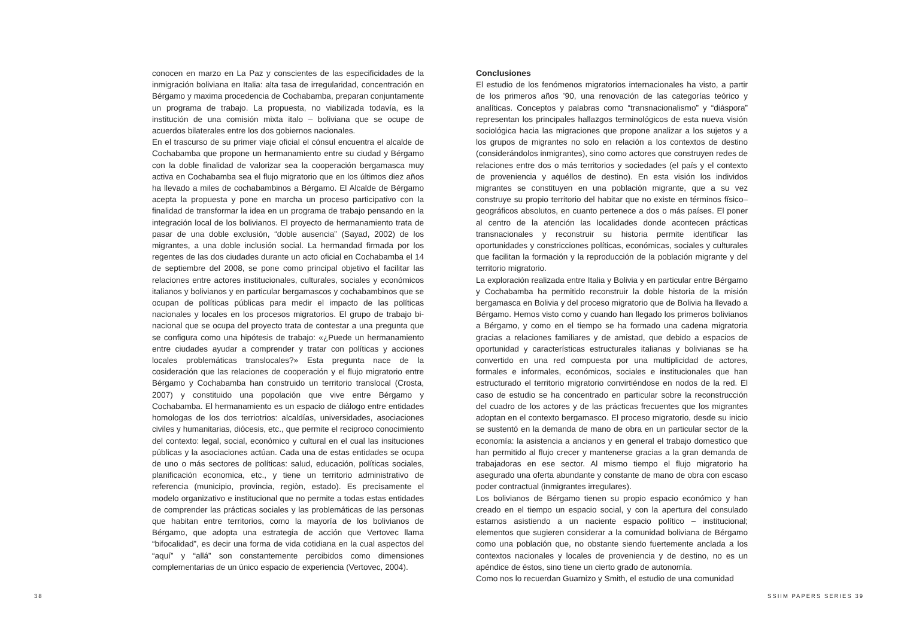conocen en marzo en La Paz y conscientes de las especificidades de la inmigración boliviana en Italia: alta tasa de irregularidad, concentración en Bérgamo y maxima procedencia de Cochabamba, preparan conjuntamente un programa de trabajo. La propuesta, no viabilizada todavía, es la institución de una comisión mixta italo – boliviana que se ocupe de acuerdos bilaterales entre los dos gobiernos nacionales.
En el trascurso de su primer viaje oficial el cónsul encuentra el alcalde de Cochabamba que propone un hermanamiento entre su ciudad y Bérgamo con la doble finalidad de valorizar sea la cooperación bergamasca muy activa en Cochabamba sea el flujo migratorio que en los últimos diez años ha llevado a miles de cochabambinos a Bérgamo. El Alcalde de Bérgamo acepta la propuesta y pone en marcha un proceso participativo con la finalidad de transformar la idea en un programa de trabajo pensando en la integración local de los bolivianos. El proyecto de hermanamiento trata de pasar de una doble exclusión, “doble ausencia” (Sayad, 2002) de los migrantes, a una doble inclusión social. La hermandad firmada por los regentes de las dos ciudades durante un acto oficial en Cochabamba el 14 de septiembre del 2008, se pone como principal objetivo el facilitar las relaciones entre actores institucionales, culturales, sociales y económicos italianos y bolivianos y en particular bergamascos y cochabambinos que se ocupan de políticas públicas para medir el impacto de las políticas nacionales y locales en los procesos migratorios. El grupo de trabajo bi-nacional que se ocupa del proyecto trata de contestar a una pregunta que se configura como una hipótesis de trabajo: «¿Puede un hermanamiento entre ciudades ayudar a comprender y tratar con políticas y acciones locales problemáticas translocales?» Esta pregunta nace de la cosideración que las relaciones de cooperación y el flujo migratorio entre Bérgamo y Cochabamba han construido un territorio translocal (Crosta, 2007) y constituido una popolación que vive entre Bérgamo y Cochabamba. El hermanamiento es un espacio de diálogo entre entidades homologas de los dos terriotrios: alcaldías, universidades, asociaciones civiles y humanitarias, diócesis, etc., que permite el reciproco conocimiento del contexto: legal, social, económico y cultural en el cual las insituciones públicas y la asociaciones actúan. Cada una de estas entidades se ocupa de uno o más sectores de políticas: salud, educación, políticas sociales, planificación economica, etc., y tiene un territorio administrativo de referencia (municipio, provincia, regiòn, estado). Es precisamente el modelo organizativo e institucional que no permite a todas estas entidades de comprender las prácticas sociales y las problemáticas de las personas que habitan entre territorios, como la mayoría de los bolivianos de Bérgamo, que adopta una estrategia de acción que Vertovec llama “bifocalidad”, es decir una forma de vida cotidiana en la cual aspectos del “aquí” y “allá” son constantemente percibidos como dimensiones complementarias de un único espacio de experiencia (Vertovec, 2004).
Conclusiones
El estudio de los fenómenos migratorios internacionales ha visto, a partir de los primeros años ’90, una renovación de las categorías teórico y analíticas. Conceptos y palabras como “transnacionalismo” y “diáspora” representan los principales hallazgos terminológicos de esta nueva visión sociológica hacia las migraciones que propone analizar a los sujetos y a los grupos de migrantes no solo en relación a los contextos de destino (considerándolos inmigrantes), sino como actores que construyen redes de relaciones entre dos o más territorios y sociedades (el país y el contexto de proveniencia y aquéllos de destino). En esta visión los individos migrantes se constituyen en una población migrante, que a su vez construye su propio territorio del habitar que no existe en términos físico–geográficos absolutos, en cuanto pertenece a dos o más países. El poner al centro de la atención las localidades donde acontecen prácticas transnacionales y reconstruir su historia permite identificar las oportunidades y constricciones políticas, económicas, sociales y culturales que facilitan la formación y la reproducción de la población migrante y del territorio migratorio.
La exploración realizada entre Italia y Bolivia y en particular entre Bérgamo y Cochabamba ha permitido reconstruir la doble historia de la misión bergamasca en Bolivia y del proceso migratorio que de Bolivia ha llevado a Bérgamo. Hemos visto como y cuando han llegado los primeros bolivianos a Bérgamo, y como en el tiempo se ha formado una cadena migratoria gracias a relaciones familiares y de amistad, que debido a espacios de oportunidad y características estructurales italianas y bolivianas se ha convertido en una red compuesta por una multiplicidad de actores, formales e informales, económicos, sociales e institucionales que han estructurado el territorio migratorio convirtiéndose en nodos de la red. El caso de estudio se ha concentrado en particular sobre la reconstrucción del cuadro de los actores y de las prácticas frecuentes que los migrantes adoptan en el contexto bergamasco. El proceso migratorio, desde su inicio se sustentó en la demanda de mano de obra en un particular sector de la economía: la asistencia a ancianos y en general el trabajo domestico que han permitido al flujo crecer y mantenerse gracias a la gran demanda de trabajadoras en ese sector. Al mismo tiempo el flujo migratorio ha asegurado una oferta abundante y constante de mano de obra con escaso poder contractual (inmigrantes irregulares).
Los bolivianos de Bérgamo tienen su propio espacio económico y han creado en el tiempo un espacio social, y con la apertura del consulado estamos asistiendo a un naciente espacio político – institucional; elementos que sugieren considerar a la comunidad boliviana de Bérgamo como una población que, no obstante siendo fuertemente anclada a los contextos nacionales y locales de proveniencia y de destino, no es un apéndice de éstos, sino tiene un cierto grado de autonomía.
Como nos lo recuerdan Guarnizo y Smith, el estudio de una comunidad
38 SSIIM PAPERS SERIES 39